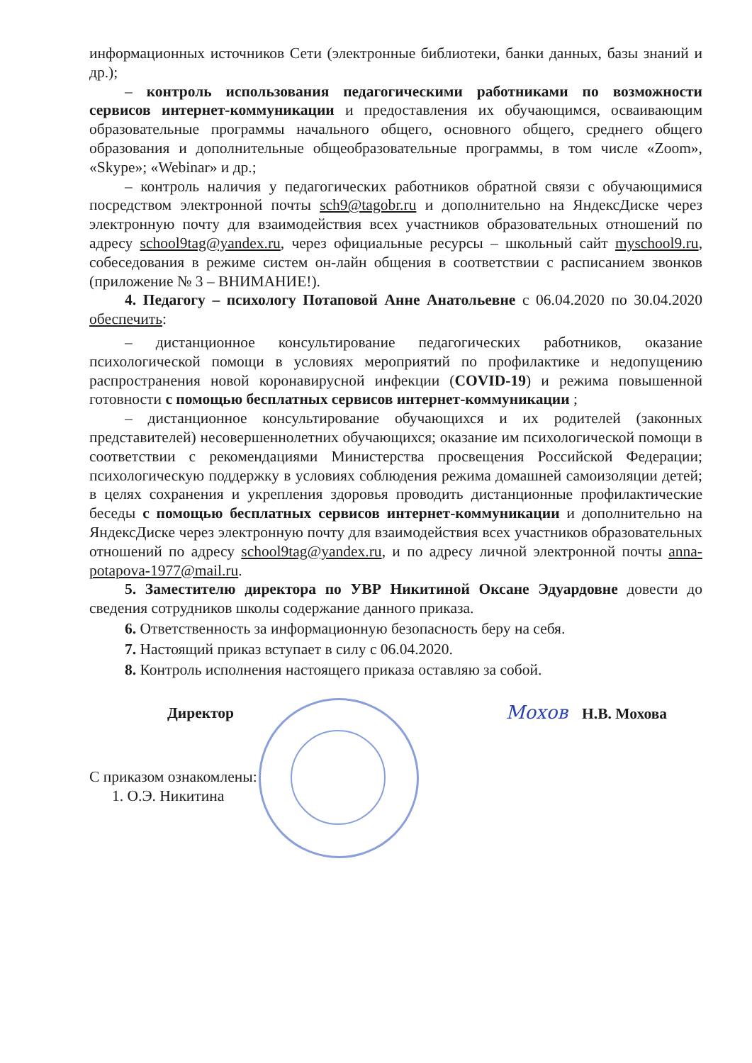информационных источников Сети (электронные библиотеки, банки данных, базы знаний и др.);
– контроль использования педагогическими работниками по возможности сервисов интернет-коммуникации и предоставления их обучающимся, осваивающим образовательные программы начального общего, основного общего, среднего общего образования и дополнительные общеобразовательные программы, в том числе «Zoom», «Skype»; «Webinar» и др.;
– контроль наличия у педагогических работников обратной связи с обучающимися посредством электронной почты sch9@tagobr.ru и дополнительно на ЯндексДиске через электронную почту для взаимодействия всех участников образовательных отношений по адресу school9tag@yandex.ru, через официальные ресурсы – школьный сайт myschool9.ru, собеседования в режиме систем он-лайн общения в соответствии с расписанием звонков (приложение № 3 – ВНИМАНИЕ!).
4. Педагогу – психологу Потаповой Анне Анатольевне с 06.04.2020 по 30.04.2020 обеспечить:
– дистанционное консультирование педагогических работников, оказание психологической помощи в условиях мероприятий по профилактике и недопущению распространения новой коронавирусной инфекции (COVID-19) и режима повышенной готовности с помощью бесплатных сервисов интернет-коммуникации ;
– дистанционное консультирование обучающихся и их родителей (законных представителей) несовершеннолетних обучающихся; оказание им психологической помощи в соответствии с рекомендациями Министерства просвещения Российской Федерации; психологическую поддержку в условиях соблюдения режима домашней самоизоляции детей; в целях сохранения и укрепления здоровья проводить дистанционные профилактические беседы с помощью бесплатных сервисов интернет-коммуникации и дополнительно на ЯндексДиске через электронную почту для взаимодействия всех участников образовательных отношений по адресу school9tag@yandex.ru, и по адресу личной электронной почты anna-potapova-1977@mail.ru.
5. Заместителю директора по УВР Никитиной Оксане Эдуардовне довести до сведения сотрудников школы содержание данного приказа.
6. Ответственность за информационную безопасность беру на себя.
7. Настоящий приказ вступает в силу с 06.04.2020.
8. Контроль исполнения настоящего приказа оставляю за собой.
Директор Мохов Н.В. Мохова
С приказом ознакомлены:
1. О.Э. Никитина